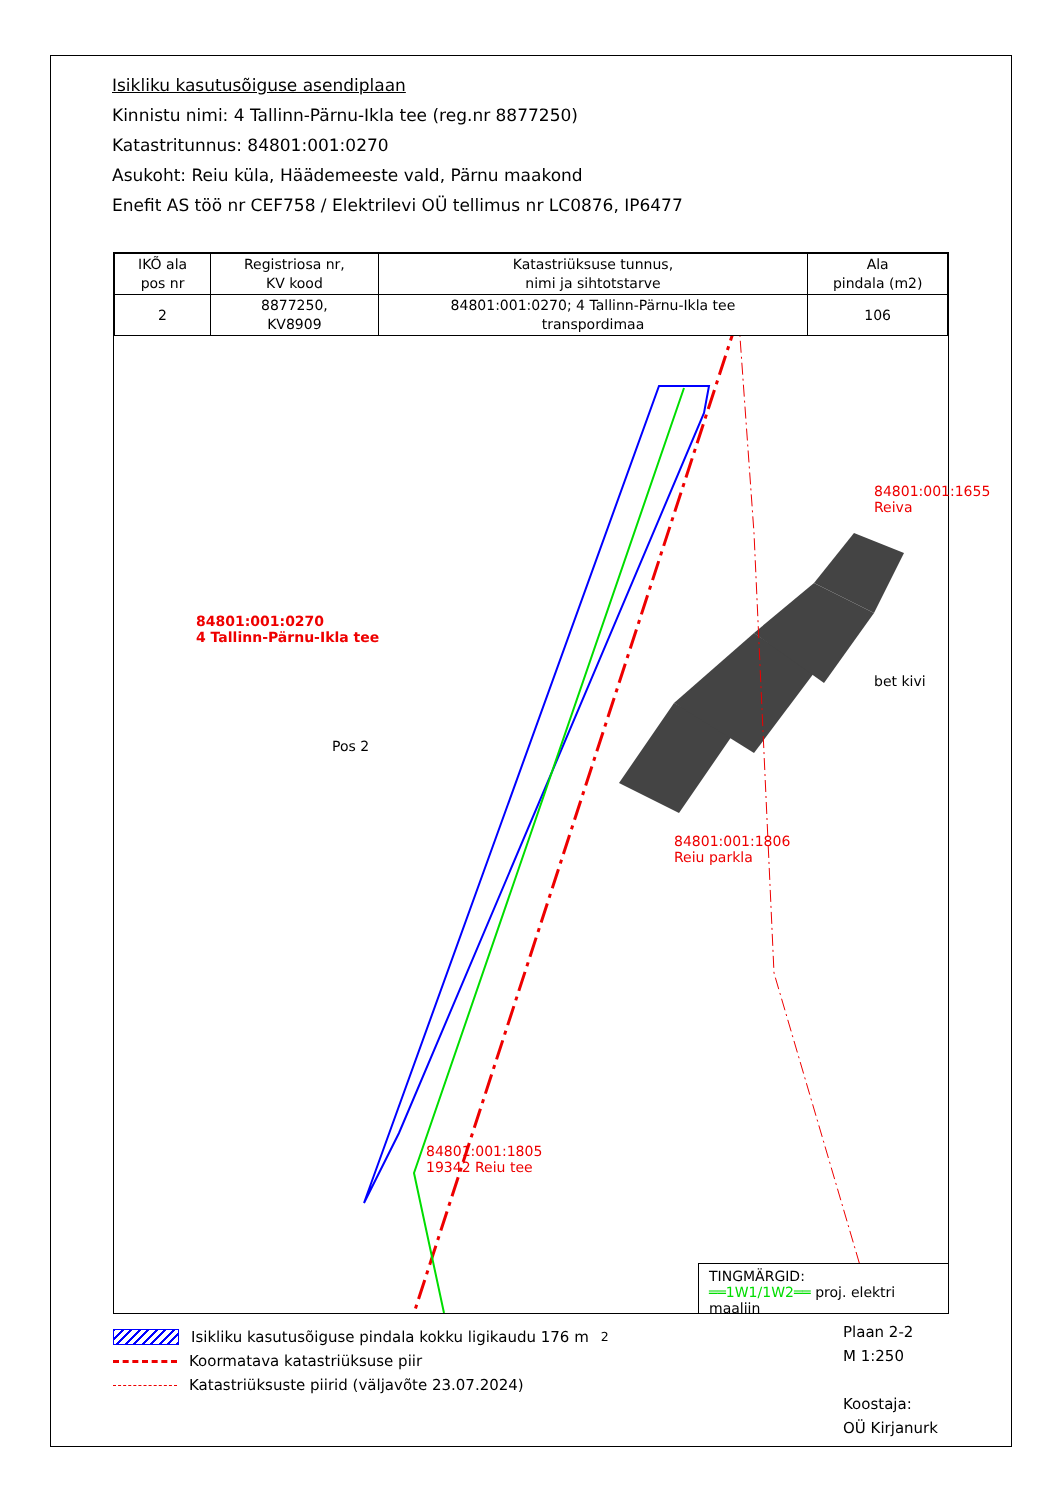Isikliku kasutusõiguse asendiplaan
Kinnistu nimi: 4 Tallinn-Pärnu-Ikla tee (reg.nr 8877250)
Katastritunnus: 84801:001:0270
Asukoht: Reiu küla, Häädemeeste vald, Pärnu maakond
Enefit AS töö nr CEF758 / Elektrilevi OÜ tellimus nr LC0876, IP6477
| IKÕ ala pos nr | Registriosa nr, KV kood | Katastriüksuse tunnus, nimi ja sihtotstarve | Ala pindala (m2) |
| 2 | 8877250, KV8909 | 84801:001:0270; 4 Tallinn-Pärnu-Ikla tee transpordimaa | 106 |
84801:001:0270
4 Tallinn-Pärnu-Ikla tee
Pos 2
84801:001:1806
Reiu parkla
84801:001:1805
19342 Reiu tee
84801:001:1655 Reiva
bet kivi
TINGMÄRGID:
══1W1/1W2══ proj. elektri maaliin
Isikliku kasutusõiguse pindala kokku ligikaudu 176 m<sup>2</sup>
Koormatava katastriüksuse piir
Katastriüksuste piirid (väljavõte 23.07.2024)
Plaan 2-2
M 1:250
Koostaja:
OÜ Kirjanurk